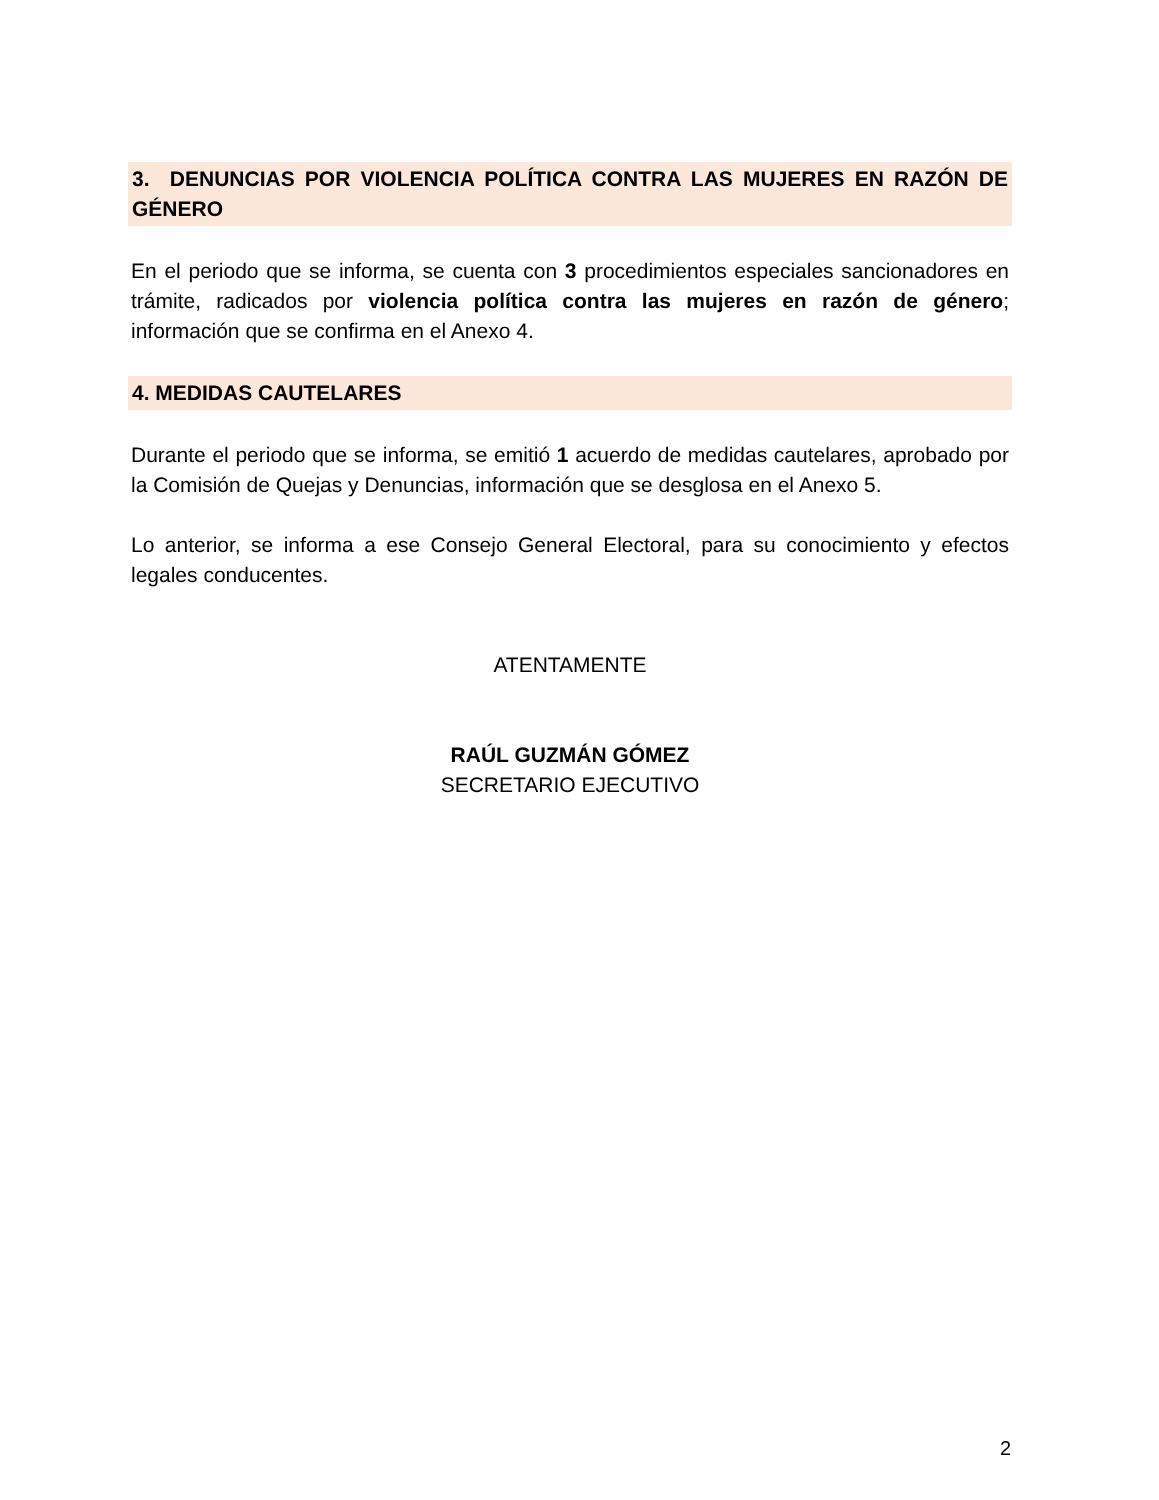3. DENUNCIAS POR VIOLENCIA POLÍTICA CONTRA LAS MUJERES EN RAZÓN DE GÉNERO
En el periodo que se informa, se cuenta con 3 procedimientos especiales sancionadores en trámite, radicados por violencia política contra las mujeres en razón de género; información que se confirma en el Anexo 4.
4. MEDIDAS CAUTELARES
Durante el periodo que se informa, se emitió 1 acuerdo de medidas cautelares, aprobado por la Comisión de Quejas y Denuncias, información que se desglosa en el Anexo 5.
Lo anterior, se informa a ese Consejo General Electoral, para su conocimiento y efectos legales conducentes.
ATENTAMENTE
RAÚL GUZMÁN GÓMEZ
SECRETARIO EJECUTIVO
2